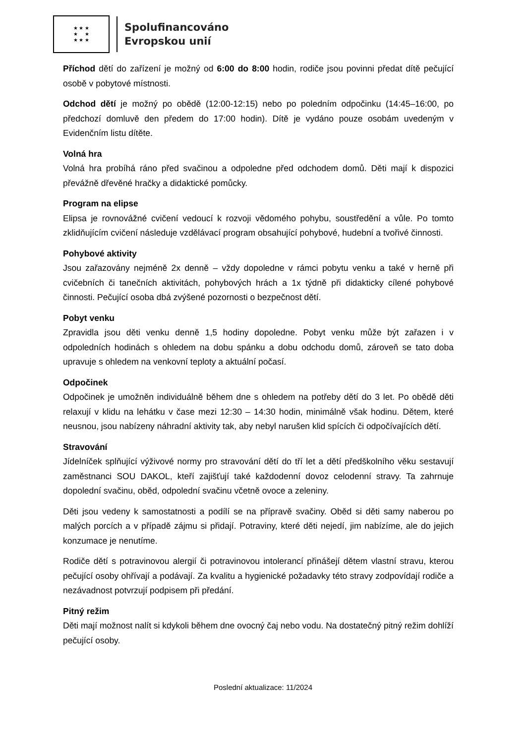★ ★ ★
★ ★
★ ★ ★
Spolufinancováno
Evropskou unií
Příchod dětí do zařízení je možný od 6:00 do 8:00 hodin, rodiče jsou povinni předat dítě pečující osobě v pobytové místnosti.
Odchod dětí je možný po obědě (12:00-12:15) nebo po poledním odpočinku (14:45–16:00, po předchozí domluvě den předem do 17:00 hodin). Dítě je vydáno pouze osobám uvedeným v Evidenčním listu dítěte.
Volná hra
Volná hra probíhá ráno před svačinou a odpoledne před odchodem domů. Děti mají k dispozici převážně dřevěné hračky a didaktické pomůcky.
Program na elipse
Elipsa je rovnovážné cvičení vedoucí k rozvoji vědomého pohybu, soustředění a vůle. Po tomto zklidňujícím cvičení následuje vzdělávací program obsahující pohybové, hudební a tvořivé činnosti.
Pohybové aktivity
Jsou zařazovány nejméně 2x denně – vždy dopoledne v rámci pobytu venku a také v herně při cvičebních či tanečních aktivitách, pohybových hrách a 1x týdně při didakticky cílené pohybové činnosti. Pečující osoba dbá zvýšené pozornosti o bezpečnost dětí.
Pobyt venku
Zpravidla jsou děti venku denně 1,5 hodiny dopoledne. Pobyt venku může být zařazen i v odpoledních hodinách s ohledem na dobu spánku a dobu odchodu domů, zároveň se tato doba upravuje s ohledem na venkovní teploty a aktuální počasí.
Odpočinek
Odpočinek je umožněn individuálně během dne s ohledem na potřeby dětí do 3 let. Po obědě děti relaxují v klidu na lehátku v čase mezi 12:30 – 14:30 hodin, minimálně však hodinu. Dětem, které neusnou, jsou nabízeny náhradní aktivity tak, aby nebyl narušen klid spících či odpočívajících dětí.
Stravování
Jídelníček splňující výživové normy pro stravování dětí do tří let a dětí předškolního věku sestavují zaměstnanci SOU DAKOL, kteří zajišťují také každodenní dovoz celodenní stravy. Ta zahrnuje dopolední svačinu, oběd, odpolední svačinu včetně ovoce a zeleniny.
Děti jsou vedeny k samostatnosti a podílí se na přípravě svačiny. Oběd si děti samy naberou po malých porcích a v případě zájmu si přidají. Potraviny, které děti nejedí, jim nabízíme, ale do jejich konzumace je nenutíme.
Rodiče dětí s potravinovou alergií či potravinovou intolerancí přinášejí dětem vlastní stravu, kterou pečující osoby ohřívají a podávají. Za kvalitu a hygienické požadavky této stravy zodpovídají rodiče a nezávadnost potvrzují podpisem při předání.
Pitný režim
Děti mají možnost nalít si kdykoli během dne ovocný čaj nebo vodu. Na dostatečný pitný režim dohlíží pečující osoby.
Poslední aktualizace: 11/2024